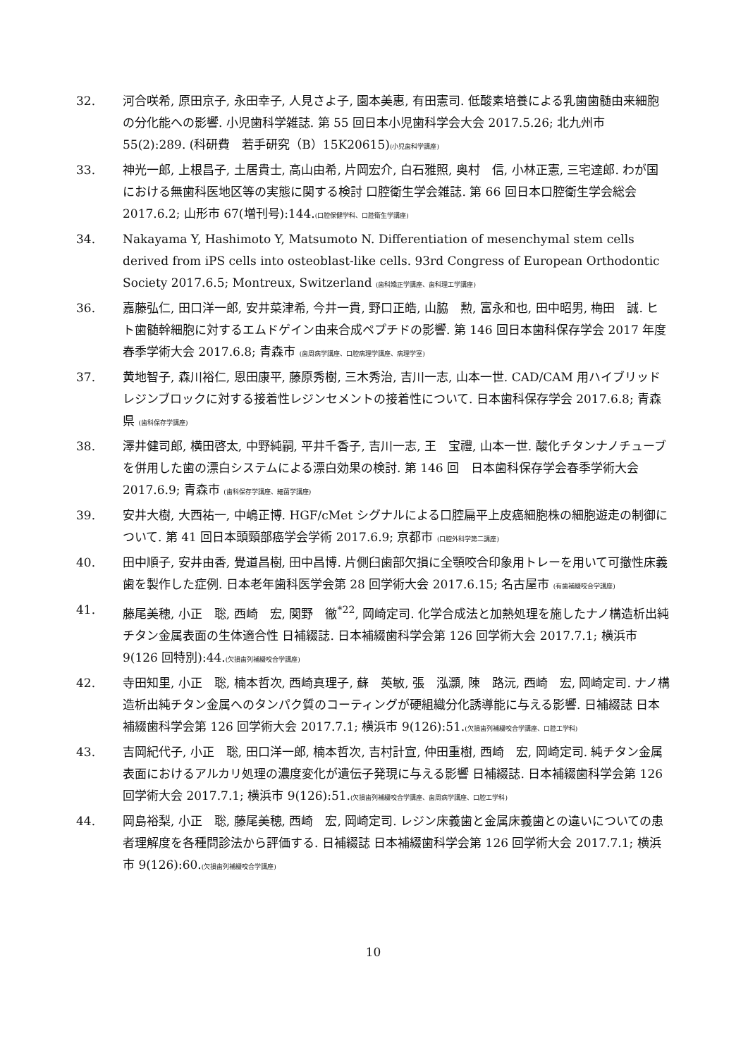32. 河合咲希, 原田京子, 永田幸子, 人見さよ子, 園本美惠, 有田憲司. 低酸素培養による乳歯歯髄由来細胞の分化能への影響. 小児歯科学雑誌. 第 55 回日本小児歯科学会大会 2017.5.26; 北九州市 55(2):289. (科研費　若手研究（B）15K20615)(小児歯科学講座)
33. 神光一郎, 上根昌子, 土居貴士, 高山由希, 片岡宏介, 白石雅照, 奥村　信, 小林正憲, 三宅達郎. わが国における無歯科医地区等の実態に関する検討 口腔衛生学会雑誌. 第 66 回日本口腔衛生学会総会 2017.6.2; 山形市 67(増刊号):144.(口腔保健学科、口腔衛生学講座)
34. Nakayama Y, Hashimoto Y, Matsumoto N. Differentiation of mesenchymal stem cells derived from iPS cells into osteoblast-like cells. 93rd Congress of European Orthodontic Society 2017.6.5; Montreux, Switzerland (歯科矯正学講座、歯科理工学講座)
36. 嘉藤弘仁, 田口洋一郎, 安井菜津希, 今井一貴, 野口正皓, 山脇　勲, 富永和也, 田中昭男, 梅田　誠. ヒト歯髄幹細胞に対するエムドゲイン由来合成ペプチドの影響. 第 146 回日本歯科保存学会 2017 年度春季学術大会 2017.6.8; 青森市 (歯周病学講座、口腔病理学講座、病理学室)
37. 黄地智子, 森川裕仁, 恩田康平, 藤原秀樹, 三木秀治, 吉川一志, 山本一世. CAD/CAM 用ハイブリッドレジンブロックに対する接着性レジンセメントの接着性について. 日本歯科保存学会 2017.6.8; 青森県 (歯科保存学講座)
38. 澤井健司郎, 横田啓太, 中野純嗣, 平井千香子, 吉川一志, 王　宝禮, 山本一世. 酸化チタンナノチューブを併用した歯の漂白システムによる漂白効果の検討. 第 146 回　日本歯科保存学会春季学術大会 2017.6.9; 青森市 (歯科保存学講座、細菌学講座)
39. 安井大樹, 大西祐一, 中嶋正博. HGF/cMet シグナルによる口腔扁平上皮癌細胞株の細胞遊走の制御について. 第 41 回日本頭頸部癌学会学術 2017.6.9; 京都市 (口腔外科学第二講座)
40. 田中順子, 安井由香, 覺道昌樹, 田中昌博. 片側臼歯部欠損に全顎咬合印象用トレーを用いて可撤性床義歯を製作した症例. 日本老年歯科医学会第 28 回学術大会 2017.6.15; 名古屋市 (有歯補綴咬合学講座)
41. 藤尾美穂, 小正　聡, 西崎　宏, 関野　徹<sup>*22</sup>, 岡崎定司. 化学合成法と加熱処理を施したナノ構造析出純チタン金属表面の生体適合性 日補綴誌. 日本補綴歯科学会第 126 回学術大会 2017.7.1; 横浜市 9(126 回特別):44.(欠損歯列補綴咬合学講座)
42. 寺田知里, 小正　聡, 楠本哲次, 西崎真理子, 蘇　英敏, 張　泓灝, 陳　路沅, 西崎　宏, 岡崎定司. ナノ構造析出純チタン金属へのタンパク質のコーティングが硬組織分化誘導能に与える影響. 日補綴誌 日本補綴歯科学会第 126 回学術大会 2017.7.1; 横浜市 9(126):51.(欠損歯列補綴咬合学講座、口腔工学科)
43. 吉岡紀代子, 小正　聡, 田口洋一郎, 楠本哲次, 吉村計宣, 仲田重樹, 西崎　宏, 岡崎定司. 純チタン金属表面におけるアルカリ処理の濃度変化が遺伝子発現に与える影響 日補綴誌. 日本補綴歯科学会第 126 回学術大会 2017.7.1; 横浜市 9(126):51.(欠損歯列補綴咬合学講座、歯周病学講座、口腔工学科)
44. 岡島裕梨, 小正　聡, 藤尾美穂, 西崎　宏, 岡崎定司. レジン床義歯と金属床義歯との違いについての患者理解度を各種問診法から評価する. 日補綴誌 日本補綴歯科学会第 126 回学術大会 2017.7.1; 横浜市 9(126):60.(欠損歯列補綴咬合学講座)
10